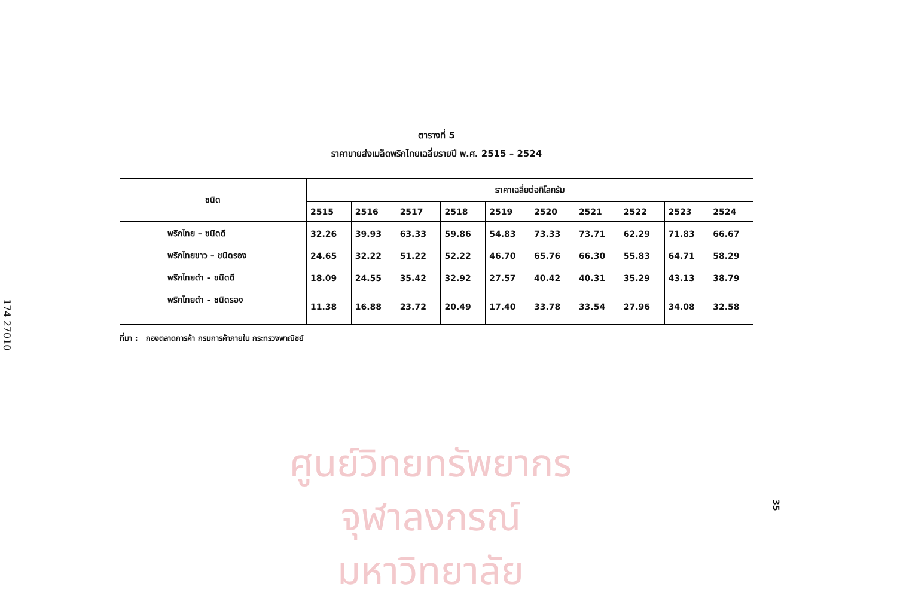174 27010
ศูนย์วิทยทรัพยากร
จุฬาลงกรณ์มหาวิทยาลัย
ตารางที่ 5
ราคาขายส่งเมล็ดพริกไทยเฉลี่ยรายปี พ.ศ. 2515 – 2524
| ชนิด | ราคาเฉลี่ยต่อกิโลกรัม | | | | | | | | | |
| --- | --- | --- | --- | --- | --- | --- | --- | --- | --- | --- |
| | 2515 | 2516 | 2517 | 2518 | 2519 | 2520 | 2521 | 2522 | 2523 | 2524 |
| พริกไทย – ชนิดดี | 32.26 | 39.93 | 63.33 | 59.86 | 54.83 | 73.33 | 73.71 | 62.29 | 71.83 | 66.67 |
| พริกไทยขาว – ชนิดรอง | 24.65 | 32.22 | 51.22 | 52.22 | 46.70 | 65.76 | 66.30 | 55.83 | 64.71 | 58.29 |
| พริกไทยดำ – ชนิดดี | 18.09 | 24.55 | 35.42 | 32.92 | 27.57 | 40.42 | 40.31 | 35.29 | 43.13 | 38.79 |
| พริกไทยดำ – ชนิดรอง | 11.38 | 16.88 | 23.72 | 20.49 | 17.40 | 33.78 | 33.54 | 27.96 | 34.08 | 32.58 |
ที่มา : กองตลาดการค้า กรมการค้าภายใน กระทรวงพาณิชย์
35